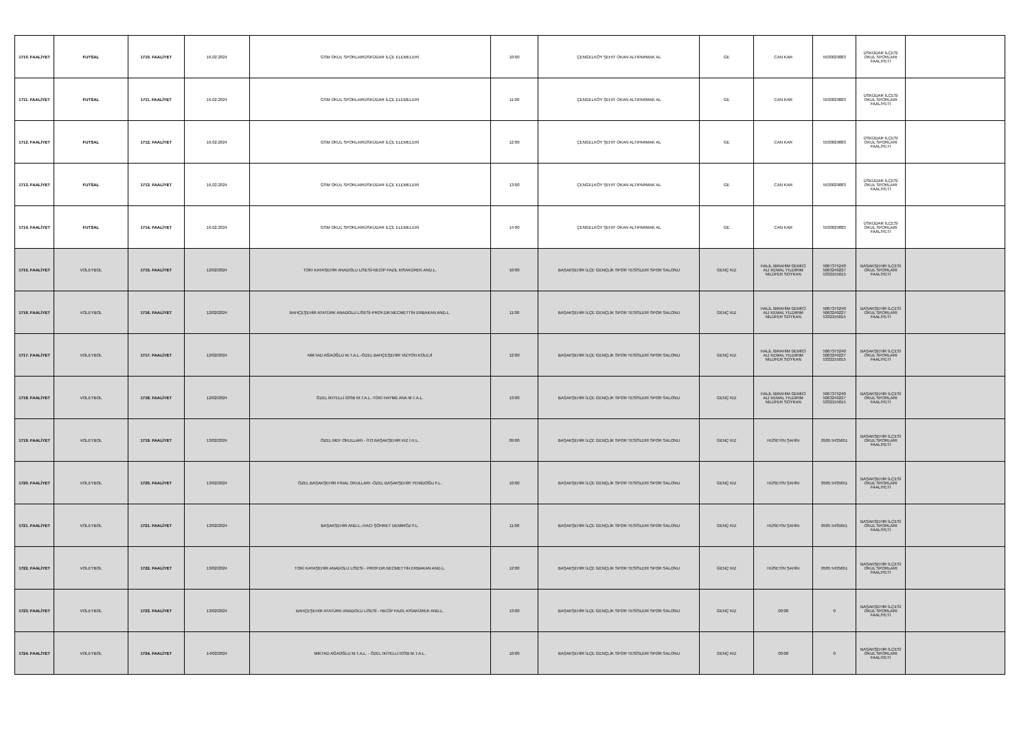| 1710. FAALİYET | FUTSAL | 1710. FAALİYET | 16.02.2024 | GSM OKUL SPORLARIÜSKÜDAR İLÇE ELEMELERİ | 10:00 | ÇENGELKÖY ŞEHİT OKAN ALTIPARMAK AL | GE | CAN KAR | 5530029883 | ÜSKÜDAR İLÇESİ OKUL SPORLARI FAALİYETİ | |
| 1711. FAALİYET | FUTSAL | 1711. FAALİYET | 16.02.2024 | GSM OKUL SPORLARIÜSKÜDAR İLÇE ELEMELERİ | 11:00 | ÇENGELKÖY ŞEHİT OKAN ALTIPARMAK AL | GE | CAN KAR | 5530029883 | ÜSKÜDAR İLÇESİ OKUL SPORLARI FAALİYETİ | |
| 1712. FAALİYET | FUTSAL | 1712. FAALİYET | 16.02.2024 | GSM OKUL SPORLARIÜSKÜDAR İLÇE ELEMELERİ | 12:00 | ÇENGELKÖY ŞEHİT OKAN ALTIPARMAK AL | GE | CAN KAR | 5530029883 | ÜSKÜDAR İLÇESİ OKUL SPORLARI FAALİYETİ | |
| 1713. FAALİYET | FUTSAL | 1713. FAALİYET | 16.02.2024 | GSM OKUL SPORLARIÜSKÜDAR İLÇE ELEMELERİ | 13:00 | ÇENGELKÖY ŞEHİT OKAN ALTIPARMAK AL | GE | CAN KAR | 5530029883 | ÜSKÜDAR İLÇESİ OKUL SPORLARI FAALİYETİ | |
| 1714. FAALİYET | FUTSAL | 1714. FAALİYET | 16.02.2024 | GSM OKUL SPORLARIÜSKÜDAR İLÇE ELEMELERİ | 14:00 | ÇENGELKÖY ŞEHİT OKAN ALTIPARMAK AL | GE | CAN KAR | 5530029883 | ÜSKÜDAR İLÇESİ OKUL SPORLARI FAALİYETİ | |
| 1715. FAALİYET | VOLEYBOL | 1715. FAALİYET | 12/02/2024 | TOKİ KAYAŞEHİR ANADOLU LİSESİ-NECİP FAZIL KISAKÜREK AND.L. | 10:00 | BAŞAKŞEHİR İLÇE GENÇLİK SPOR TESİSLERİ SPOR SALONU | GENÇ KIZ | HALİL İBRAHİM GEMİCİ ALİ KEMAL YILDIRIM NİLÜFER SOYKAN | 5067375240 5063249227 5332155015 | BAŞAKŞEHİR İLÇESİ OKUL SPORLARI FAALİYETİ | |
| 1716. FAALİYET | VOLEYBOL | 1716. FAALİYET | 12/02/2024 | BAHÇEŞEHİR ATATÜRK ANADOLU LİSESİ-PROF.DR.NECMETTİN ERBAKAN AND.L. | 11:00 | BAŞAKŞEHİR İLÇE GENÇLİK SPOR TESİSLERİ SPOR SALONU | GENÇ KIZ | HALİL İBRAHİM GEMİCİ ALİ KEMAL YILDIRIM NİLÜFER SOYKAN | 5067375240 5063249227 5332155015 | BAŞAKŞEHİR İLÇESİ OKUL SPORLARI FAALİYETİ | |
| 1717. FAALİYET | VOLEYBOL | 1717. FAALİYET | 12/02/2024 | MİKTAD AĞAOĞLU M.T.A.L.-ÖZEL BAHÇEŞEHİR VİZYON KOLEJİ | 12:00 | BAŞAKŞEHİR İLÇE GENÇLİK SPOR TESİSLERİ SPOR SALONU | GENÇ KIZ | HALİL İBRAHİM GEMİCİ ALİ KEMAL YILDIRIM NİLÜFER SOYKAN | 5067375240 5063249227 5332155015 | BAŞAKŞEHİR İLÇESİ OKUL SPORLARI FAALİYETİ | |
| 1718. FAALİYET | VOLEYBOL | 1718. FAALİYET | 12/02/2024 | ÖZEL İKİTELLİ İOSB M.T.A.L.-TOKİ HAYME ANA M.T.A.L. | 13:00 | BAŞAKŞEHİR İLÇE GENÇLİK SPOR TESİSLERİ SPOR SALONU | GENÇ KIZ | HALİL İBRAHİM GEMİCİ ALİ KEMAL YILDIRIM NİLÜFER SOYKAN | 5067375240 5063249227 5332155015 | BAŞAKŞEHİR İLÇESİ OKUL SPORLARI FAALİYETİ | |
| 1719. FAALİYET | VOLEYBOL | 1719. FAALİYET | 13/02/2024 | ÖZEL MEF OKULLARI - İTO BAŞAKŞEHİR KIZ İ.H.L. | 09:00 | BAŞAKŞEHİR İLÇE GENÇLİK SPOR TESİSLERİ SPOR SALONU | GENÇ KIZ | HÜSEYİN ŞAHİN | 0505 5435651 | BAŞAKŞEHİR İLÇESİ OKUL SPORLARI FAALİYETİ | |
| 1720. FAALİYET | VOLEYBOL | 1720. FAALİYET | 13/02/2024 | ÖZEL BAŞAKŞEHİR FİNAL OKULLARI -ÖZEL BAŞAKŞEHİR YENİDOĞU F.L. | 10:00 | BAŞAKŞEHİR İLÇE GENÇLİK SPOR TESİSLERİ SPOR SALONU | GENÇ KIZ | HÜSEYİN ŞAHİN | 0505 5435651 | BAŞAKŞEHİR İLÇESİ OKUL SPORLARI FAALİYETİ | |
| 1721. FAALİYET | VOLEYBOL | 1721. FAALİYET | 13/02/2024 | BAŞAKŞEHİR AND.L.-HACI ŞÖHRET DEMİRÖZ F.L. | 11:00 | BAŞAKŞEHİR İLÇE GENÇLİK SPOR TESİSLERİ SPOR SALONU | GENÇ KIZ | HÜSEYİN ŞAHİN | 0505 5435651 | BAŞAKŞEHİR İLÇESİ OKUL SPORLARI FAALİYETİ | |
| 1722. FAALİYET | VOLEYBOL | 1722. FAALİYET | 13/02/2024 | TOKİ KAYAŞEHİR ANADOLU LİSESİ - PROF.DR.NECMETTİN ERBAKAN AND.L. | 12:00 | BAŞAKŞEHİR İLÇE GENÇLİK SPOR TESİSLERİ SPOR SALONU | GENÇ KIZ | HÜSEYİN ŞAHİN | 0505 5435651 | BAŞAKŞEHİR İLÇESİ OKUL SPORLARI FAALİYETİ | |
| 1723. FAALİYET | VOLEYBOL | 1723. FAALİYET | 13/02/2024 | BAHÇEŞEHİR ATATÜRK ANADOLU LİSESİ - NECİP FAZIL KISAKÜREK AND.L. | 13:00 | BAŞAKŞEHİR İLÇE GENÇLİK SPOR TESİSLERİ SPOR SALONU | GENÇ KIZ | 00:00 | 0 | BAŞAKŞEHİR İLÇESİ OKUL SPORLARI FAALİYETİ | |
| 1724. FAALİYET | VOLEYBOL | 1724. FAALİYET | 14/02/2024 | MİKTAD AĞAOĞLU M.T.A.L. - ÖZEL İKİTELLİ İOSB M.T.A.L. | 10:00 | BAŞAKŞEHİR İLÇE GENÇLİK SPOR TESİSLERİ SPOR SALONU | GENÇ KIZ | 00:00 | 0 | BAŞAKŞEHİR İLÇESİ OKUL SPORLARI FAALİYETİ | |